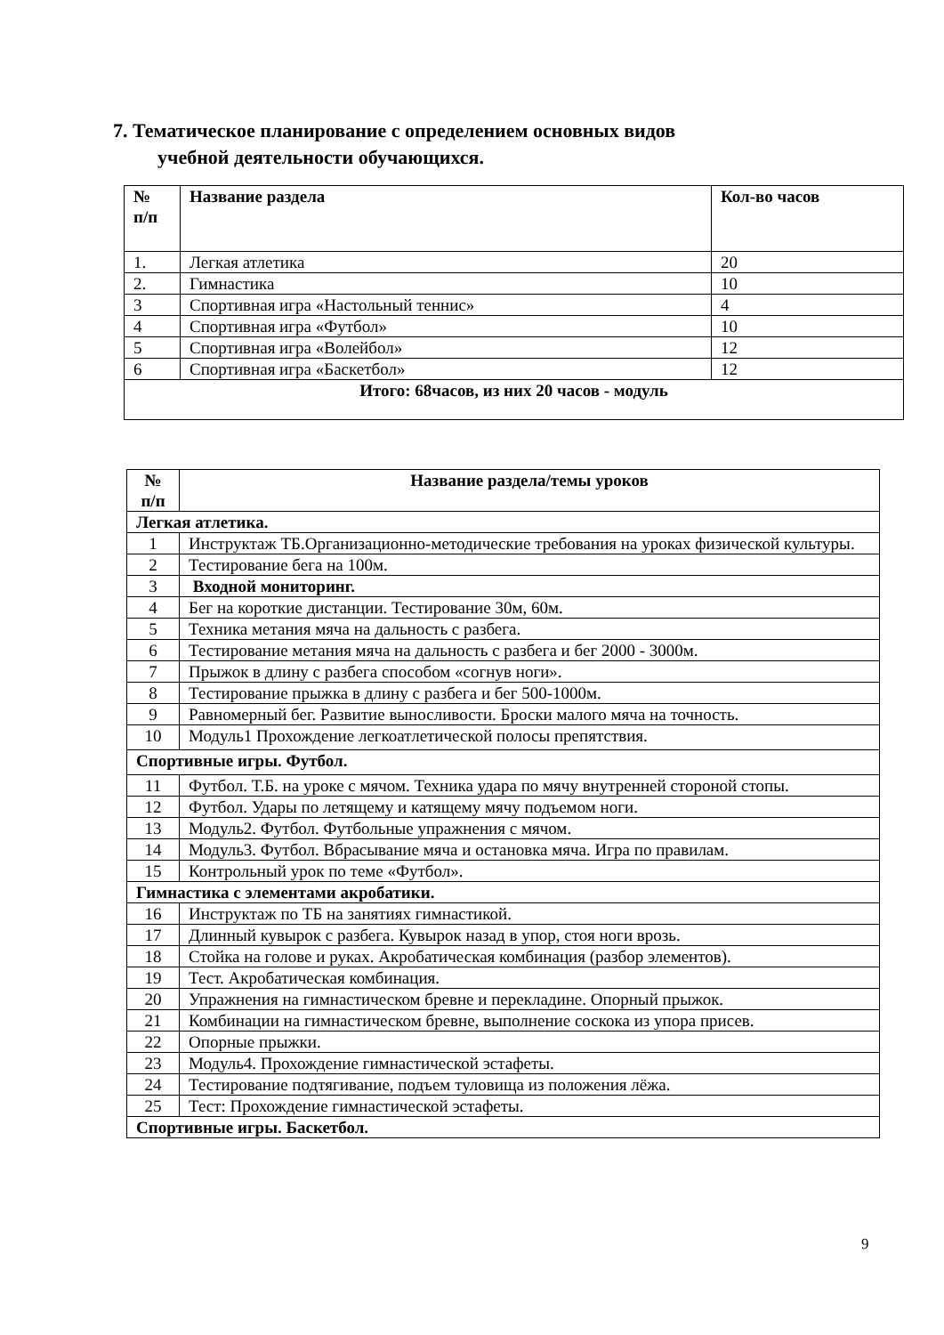7. Тематическое планирование с определением основных видов
учебной деятельности обучающихся.
| № п/п | Название раздела | Кол-во часов |
| --- | --- | --- |
| 1. | Легкая атлетика | 20 |
| 2. | Гимнастика | 10 |
| 3 | Спортивная игра «Настольный теннис» | 4 |
| 4 | Спортивная игра «Футбол» | 10 |
| 5 | Спортивная игра «Волейбол» | 12 |
| 6 | Спортивная игра «Баскетбол» | 12 |
| Итого: 68часов, из них 20 часов - модуль | | |
| № п/п | Название раздела/темы уроков |
| --- | --- |
| Легкая атлетика. | |
| 1 | Инструктаж ТБ.Организационно-методические требования на уроках физической культуры. |
| 2 | Тестирование бега на 100м. |
| 3 | Входной мониторинг. |
| 4 | Бег на короткие дистанции. Тестирование 30м, 60м. |
| 5 | Техника метания мяча на дальность с разбега. |
| 6 | Тестирование метания мяча на дальность с разбега и бег 2000 - 3000м. |
| 7 | Прыжок в длину с разбега способом «согнув ноги». |
| 8 | Тестирование прыжка в длину с разбега и бег 500-1000м. |
| 9 | Равномерный бег. Развитие выносливости. Броски малого мяча на точность. |
| 10 | Модуль1 Прохождение легкоатлетической полосы препятствия. |
| Спортивные игры. Футбол. | |
| 11 | Футбол. Т.Б. на уроке с мячом. Техника удара по мячу внутренней стороной стопы. |
| 12 | Футбол. Удары по летящему и катящему мячу подъемом ноги. |
| 13 | Модуль2. Футбол. Футбольные упражнения с мячом. |
| 14 | Модуль3. Футбол. Вбрасывание мяча и остановка мяча. Игра по правилам. |
| 15 | Контрольный урок по теме «Футбол». |
| Гимнастика с элементами акробатики. | |
| 16 | Инструктаж по ТБ на занятиях гимнастикой. |
| 17 | Длинный кувырок с разбега. Кувырок назад в упор, стоя ноги врозь. |
| 18 | Стойка на голове и руках. Акробатическая комбинация (разбор элементов). |
| 19 | Тест. Акробатическая комбинация. |
| 20 | Упражнения на гимнастическом бревне и перекладине. Опорный прыжок. |
| 21 | Комбинации на гимнастическом бревне, выполнение соскока из упора присев. |
| 22 | Опорные прыжки. |
| 23 | Модуль4. Прохождение гимнастической эстафеты. |
| 24 | Тестирование подтягивание, подъем туловища из положения лёжа. |
| 25 | Тест: Прохождение гимнастической эстафеты. |
| Спортивные игры. Баскетбол. | |
9